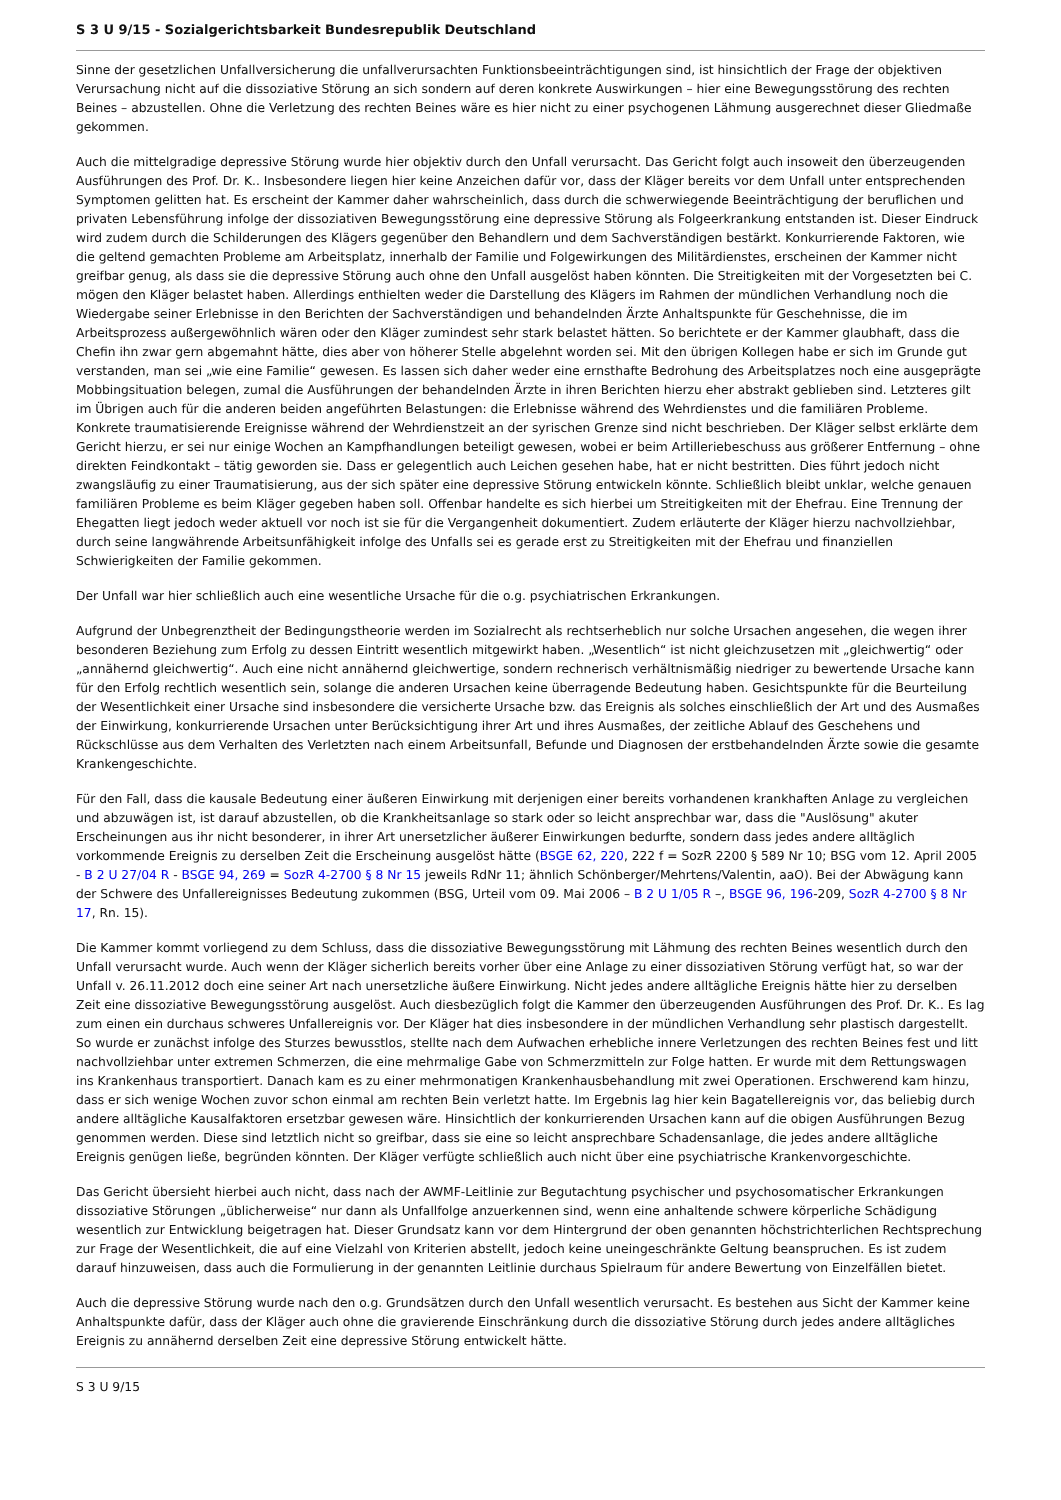S 3 U 9/15 - Sozialgerichtsbarkeit Bundesrepublik Deutschland
Sinne der gesetzlichen Unfallversicherung die unfallverursachten Funktionsbeeinträchtigungen sind, ist hinsichtlich der Frage der objektiven Verursachung nicht auf die dissoziative Störung an sich sondern auf deren konkrete Auswirkungen – hier eine Bewegungsstörung des rechten Beines – abzustellen. Ohne die Verletzung des rechten Beines wäre es hier nicht zu einer psychogenen Lähmung ausgerechnet dieser Gliedmaße gekommen.
Auch die mittelgradige depressive Störung wurde hier objektiv durch den Unfall verursacht. Das Gericht folgt auch insoweit den überzeugenden Ausführungen des Prof. Dr. K.. Insbesondere liegen hier keine Anzeichen dafür vor, dass der Kläger bereits vor dem Unfall unter entsprechenden Symptomen gelitten hat. Es erscheint der Kammer daher wahrscheinlich, dass durch die schwerwiegende Beeinträchtigung der beruflichen und privaten Lebensführung infolge der dissoziativen Bewegungsstörung eine depressive Störung als Folgeerkrankung entstanden ist. Dieser Eindruck wird zudem durch die Schilderungen des Klägers gegenüber den Behandlern und dem Sachverständigen bestärkt. Konkurrierende Faktoren, wie die geltend gemachten Probleme am Arbeitsplatz, innerhalb der Familie und Folgewirkungen des Militärdienstes, erscheinen der Kammer nicht greifbar genug, als dass sie die depressive Störung auch ohne den Unfall ausgelöst haben könnten. Die Streitigkeiten mit der Vorgesetzten bei C. mögen den Kläger belastet haben. Allerdings enthielten weder die Darstellung des Klägers im Rahmen der mündlichen Verhandlung noch die Wiedergabe seiner Erlebnisse in den Berichten der Sachverständigen und behandelnden Ärzte Anhaltspunkte für Geschehnisse, die im Arbeitsprozess außergewöhnlich wären oder den Kläger zumindest sehr stark belastet hätten. So berichtete er der Kammer glaubhaft, dass die Chefin ihn zwar gern abgemahnt hätte, dies aber von höherer Stelle abgelehnt worden sei. Mit den übrigen Kollegen habe er sich im Grunde gut verstanden, man sei „wie eine Familie“ gewesen. Es lassen sich daher weder eine ernsthafte Bedrohung des Arbeitsplatzes noch eine ausgeprägte Mobbingsituation belegen, zumal die Ausführungen der behandelnden Ärzte in ihren Berichten hierzu eher abstrakt geblieben sind. Letzteres gilt im Übrigen auch für die anderen beiden angeführten Belastungen: die Erlebnisse während des Wehrdienstes und die familiären Probleme. Konkrete traumatisierende Ereignisse während der Wehrdienstzeit an der syrischen Grenze sind nicht beschrieben. Der Kläger selbst erklärte dem Gericht hierzu, er sei nur einige Wochen an Kampfhandlungen beteiligt gewesen, wobei er beim Artilleriebeschuss aus größerer Entfernung – ohne direkten Feindkontakt – tätig geworden sie. Dass er gelegentlich auch Leichen gesehen habe, hat er nicht bestritten. Dies führt jedoch nicht zwangsläufig zu einer Traumatisierung, aus der sich später eine depressive Störung entwickeln könnte. Schließlich bleibt unklar, welche genauen familiären Probleme es beim Kläger gegeben haben soll. Offenbar handelte es sich hierbei um Streitigkeiten mit der Ehefrau. Eine Trennung der Ehegatten liegt jedoch weder aktuell vor noch ist sie für die Vergangenheit dokumentiert. Zudem erläuterte der Kläger hierzu nachvollziehbar, durch seine langwährende Arbeitsunfähigkeit infolge des Unfalls sei es gerade erst zu Streitigkeiten mit der Ehefrau und finanziellen Schwierigkeiten der Familie gekommen.
Der Unfall war hier schließlich auch eine wesentliche Ursache für die o.g. psychiatrischen Erkrankungen.
Aufgrund der Unbegrenztheit der Bedingungstheorie werden im Sozialrecht als rechtserheblich nur solche Ursachen angesehen, die wegen ihrer besonderen Beziehung zum Erfolg zu dessen Eintritt wesentlich mitgewirkt haben. „Wesentlich“ ist nicht gleichzusetzen mit „gleichwertig“ oder „annähernd gleichwertig“. Auch eine nicht annähernd gleichwertige, sondern rechnerisch verhältnismäßig niedriger zu bewertende Ursache kann für den Erfolg rechtlich wesentlich sein, solange die anderen Ursachen keine überragende Bedeutung haben. Gesichtspunkte für die Beurteilung der Wesentlichkeit einer Ursache sind insbesondere die versicherte Ursache bzw. das Ereignis als solches einschließlich der Art und des Ausmaßes der Einwirkung, konkurrierende Ursachen unter Berücksichtigung ihrer Art und ihres Ausmaßes, der zeitliche Ablauf des Geschehens und Rückschlüsse aus dem Verhalten des Verletzten nach einem Arbeitsunfall, Befunde und Diagnosen der erstbehandelnden Ärzte sowie die gesamte Krankengeschichte.
Für den Fall, dass die kausale Bedeutung einer äußeren Einwirkung mit derjenigen einer bereits vorhandenen krankhaften Anlage zu vergleichen und abzuwägen ist, ist darauf abzustellen, ob die Krankheitsanlage so stark oder so leicht ansprechbar war, dass die "Auslösung" akuter Erscheinungen aus ihr nicht besonderer, in ihrer Art unersetzlicher äußerer Einwirkungen bedurfte, sondern dass jedes andere alltäglich vorkommende Ereignis zu derselben Zeit die Erscheinung ausgelöst hätte (BSGE 62, 220, 222 f = SozR 2200 § 589 Nr 10; BSG vom 12. April 2005 - B 2 U 27/04 R - BSGE 94, 269 = SozR 4-2700 § 8 Nr 15 jeweils RdNr 11; ähnlich Schönberger/Mehrtens/Valentin, aaO). Bei der Abwägung kann der Schwere des Unfallereignisses Bedeutung zukommen (BSG, Urteil vom 09. Mai 2006 – B 2 U 1/05 R –, BSGE 96, 196-209, SozR 4-2700 § 8 Nr 17, Rn. 15).
Die Kammer kommt vorliegend zu dem Schluss, dass die dissoziative Bewegungsstörung mit Lähmung des rechten Beines wesentlich durch den Unfall verursacht wurde. Auch wenn der Kläger sicherlich bereits vorher über eine Anlage zu einer dissoziativen Störung verfügt hat, so war der Unfall v. 26.11.2012 doch eine seiner Art nach unersetzliche äußere Einwirkung. Nicht jedes andere alltägliche Ereignis hätte hier zu derselben Zeit eine dissoziative Bewegungsstörung ausgelöst. Auch diesbezüglich folgt die Kammer den überzeugenden Ausführungen des Prof. Dr. K.. Es lag zum einen ein durchaus schweres Unfallereignis vor. Der Kläger hat dies insbesondere in der mündlichen Verhandlung sehr plastisch dargestellt. So wurde er zunächst infolge des Sturzes bewusstlos, stellte nach dem Aufwachen erhebliche innere Verletzungen des rechten Beines fest und litt nachvollziehbar unter extremen Schmerzen, die eine mehrmalige Gabe von Schmerzmitteln zur Folge hatten. Er wurde mit dem Rettungswagen ins Krankenhaus transportiert. Danach kam es zu einer mehrmonatigen Krankenhausbehandlung mit zwei Operationen. Erschwerend kam hinzu, dass er sich wenige Wochen zuvor schon einmal am rechten Bein verletzt hatte. Im Ergebnis lag hier kein Bagatellereignis vor, das beliebig durch andere alltägliche Kausalfaktoren ersetzbar gewesen wäre. Hinsichtlich der konkurrierenden Ursachen kann auf die obigen Ausführungen Bezug genommen werden. Diese sind letztlich nicht so greifbar, dass sie eine so leicht ansprechbare Schadensanlage, die jedes andere alltägliche Ereignis genügen ließe, begründen könnten. Der Kläger verfügte schließlich auch nicht über eine psychiatrische Krankenvorgeschichte.
Das Gericht übersieht hierbei auch nicht, dass nach der AWMF-Leitlinie zur Begutachtung psychischer und psychosomatischer Erkrankungen dissoziative Störungen „üblicherweise“ nur dann als Unfallfolge anzuerkennen sind, wenn eine anhaltende schwere körperliche Schädigung wesentlich zur Entwicklung beigetragen hat. Dieser Grundsatz kann vor dem Hintergrund der oben genannten höchstrichterlichen Rechtsprechung zur Frage der Wesentlichkeit, die auf eine Vielzahl von Kriterien abstellt, jedoch keine uneingeschränkte Geltung beanspruchen. Es ist zudem darauf hinzuweisen, dass auch die Formulierung in der genannten Leitlinie durchaus Spielraum für andere Bewertung von Einzelfällen bietet.
Auch die depressive Störung wurde nach den o.g. Grundsätzen durch den Unfall wesentlich verursacht. Es bestehen aus Sicht der Kammer keine Anhaltspunkte dafür, dass der Kläger auch ohne die gravierende Einschränkung durch die dissoziative Störung durch jedes andere alltägliches Ereignis zu annähernd derselben Zeit eine depressive Störung entwickelt hätte.
S 3 U 9/15